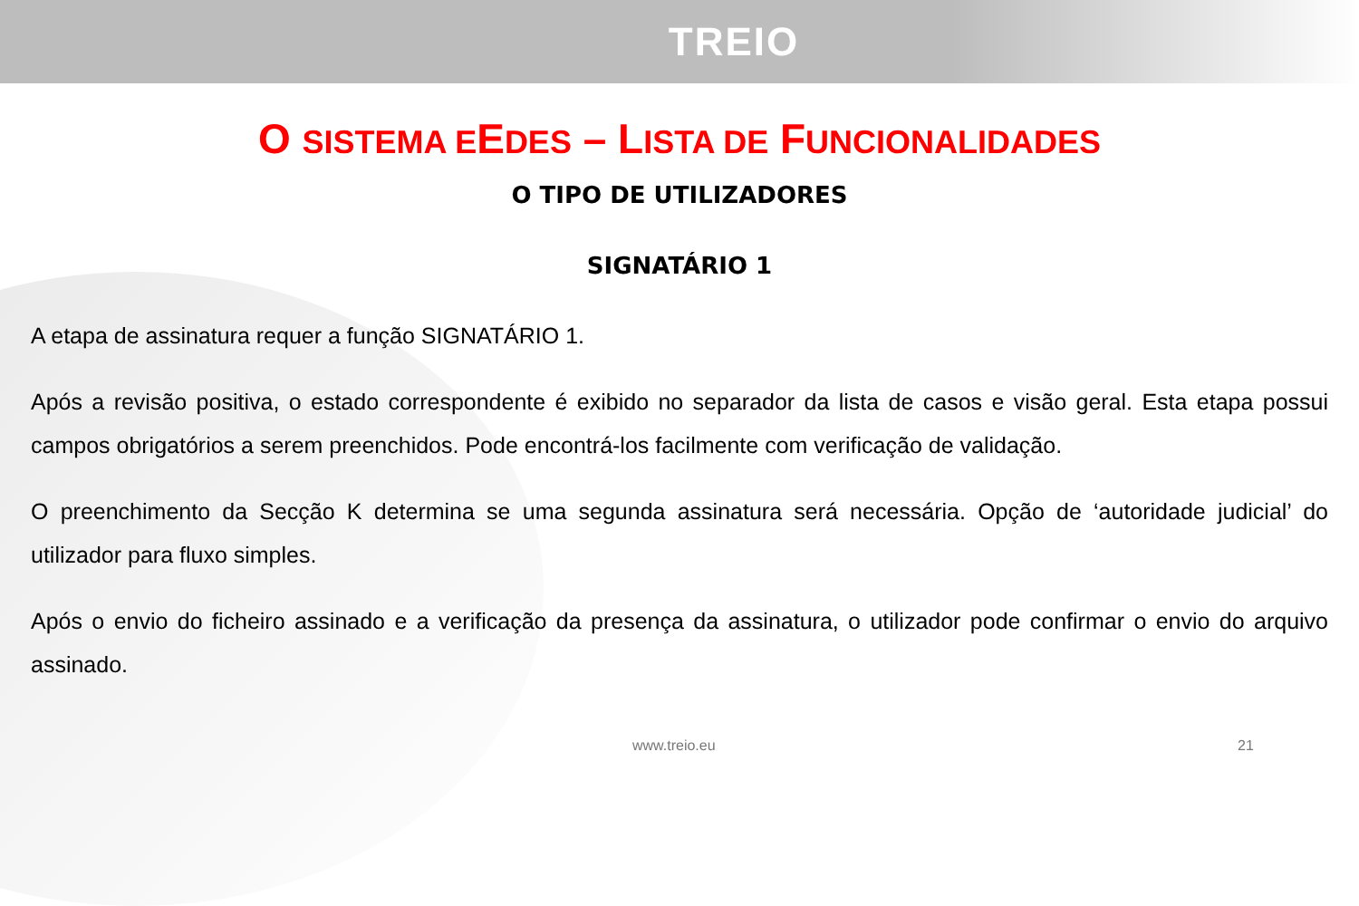TREIO
O SISTEMA EEDES – LISTA DE FUNCIONALIDADES
O TIPO DE UTILIZADORES
SIGNATÁRIO 1
A etapa de assinatura requer a função SIGNATÁRIO 1.
Após a revisão positiva, o estado correspondente é exibido no separador da lista de casos e visão geral. Esta etapa possui campos obrigatórios a serem preenchidos. Pode encontrá-los facilmente com verificação de validação.
O preenchimento da Secção K determina se uma segunda assinatura será necessária. Opção de ‘autoridade judicial’ do utilizador para fluxo simples.
Após o envio do ficheiro assinado e a verificação da presença da assinatura, o utilizador pode confirmar o envio do arquivo assinado.
www.treio.eu 21